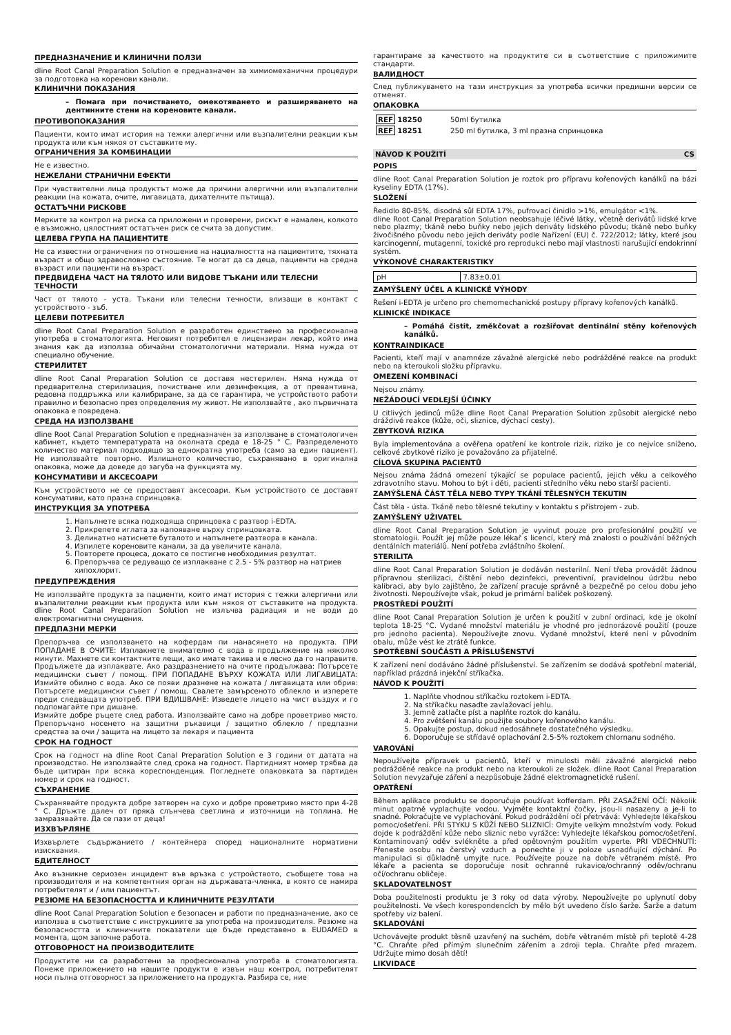ПРЕДНАЗНАЧЕНИЕ И КЛИНИЧНИ ПОЛЗИ
dline Root Canal Preparation Solution е предназначен за химиомеханични процедури за подготовка на коренови канали.
КЛИНИЧНИ ПОКАЗАНИЯ
– Помага при почистването, омекотяването и разширяването на дентинните стени на кореновите канали.
ПРОТИВОПОКАЗАНИЯ
Пациенти, които имат история на тежки алергични или възпалителни реакции към продукта или към някоя от съставките му.
ОГРАНИЧЕНИЯ ЗА КОМБИНАЦИИ
Не е известно.
НЕЖЕЛАНИ СТРАНИЧНИ ЕФЕКТИ
При чувствителни лица продуктът може да причини алергични или възпалителни реакции (на кожата, очите, лигавицата, дихателните пътища).
ОСТАТЪЧНИ РИСКОВЕ
Мерките за контрол на риска са приложени и проверени, рискът е намален, колкото е възможно, цялостният остатъчен риск се счита за допустим.
ЦЕЛЕВА ГРУПА НА ПАЦИЕНТИТЕ
Не са известни ограничения по отношение на нациалността на пациентите, тяхната възраст и общо здравословно състояние. Те могат да са деца, пациенти на средна възраст или пациенти на възраст.
ПРЕДВИДЕНА ЧАСТ НА ТЯЛОТО ИЛИ ВИДОВЕ ТЪКАНИ ИЛИ ТЕЛЕСНИ ТЕЧНОСТИ
Част от тялото - уста. Тъкани или телесни течности, влизащи в контакт с устройството - зъб.
ЦЕЛЕВИ ПОТРЕБИТЕЛ
dline Root Canal Preparation Solution е разработен единствено за професионална употреба в стоматологията. Неговият потребител е лицензиран лекар, който има знания как да използва обичайни стоматологични материали. Няма нужда от специално обучение.
СТЕРИЛИТЕТ
dline Root Canal Preparation Solution се доставя нестерилен. Няма нужда от предварителна стерилизация, почистване или дезинфекция, а от превантивна, редовна поддръжка или калибриране, за да се гарантира, че устройството работи правилно и безопасно през определения му живот. Не използвайте , ако първичната опаковка е повредена.
СРЕДА НА ИЗПОЛЗВАНЕ
dline Root Canal Preparation Solution е предназначен за използване в стоматологичен кабинет, където температурата на околната среда е 18-25 ° C. Разпределеното количество материал подходящо за еднократна употреба (само за един пациент). Не използвайте повторно. Излишното количество, съхранявано в оригинална опаковка, може да доведе до загуба на функцията му.
КОНСУМАТИВИ И АКСЕСОАРИ
Към устройството не се предоставят аксесоари. Към устройството се доставят консумативи, като празна спринцовка.
ИНСТРУКЦИЯ ЗА УПОТРЕБА
1. Напълнете всяка подходяща спринцовка с разтвор i-EDTA.
2. Прикрепете иглата за напояване върху спринцовката.
3. Деликатно натиснете буталото и напълнете разтвора в канала.
4. Изпилете кореновите канали, за да увеличите канала.
5. Повторете процеса, докато се постигне необходимия резултат.
6. Препоръчва се редуващо се изплакване с 2.5 - 5% разтвор на натриев хипохлорит.
ПРЕДУПРЕЖДЕНИЯ
Не използвайте продукта за пациенти, които имат история с тежки алергични или възпалителни реакции към продукта или към някоя от съставките на продукта. dline Root Canal Preparation Solution не излъчва радиация и не води до електромагнитни смущения.
ПРЕДПАЗНИ МЕРКИ
Препоръчва се използването на кофердам пи нанасянето на продукта. ПРИ ПОПАДАНЕ В ОЧИТЕ: Изплакнете внимателно с вода в продължение на няколко минути. Махнете си контактните лещи, ако имате такива и е лесно да го направите. Продължете да изплаквате. Ако раздразнението на очите продължава: Потърсете медицински съвет / помощ. ПРИ ПОПАДАНЕ ВЪРХУ КОЖАТА ИЛИ ЛИГАВИЦАТА: Измийте обилно с вода. Ако се появи дразнене на кожата / лигавицата или обрив: Потърсете медицински съвет / помощ. Свалете замърсеното облекло и изперете преди следващата употреб. ПРИ ВДИШВАНЕ: Изведете лицето на чист въздух и го подпомагайте при дишане.
Измийте добре ръцете след работа. Използвайте само на добре проветриво място. Препоръчано носенето на защитни ръкавици / защитно облекло / предпазни средства за очи / защита на лицето за лекаря и пациента
СРОК НА ГОДНОСТ
Срок на годност на dline Root Canal Preparation Solution е 3 години от датата на производство. Не използвайте след срока на годност. Партидният номер трябва да бъде цитиран при всяка кореспонденция. Погледнете опаковката за партиден номер и срок на годност.
СЪХРАНЕНИЕ
Съхранявайте продукта добре затворен на сухо и добре проветриво място при 4-28 ° C. Дръжте далеч от пряка слънчева светлина и източници на топлина. Не замразявайте. Да се пази от деца!
ИЗХВЪРЛЯНЕ
Изхвърлете съдържанието / контейнера според националните нормативни изисквания.
БДИТЕЛНОСТ
Ако възникне сериозен инцидент във връзка с устройството, съобщете това на производителя и на компетентния орган на държавата-членка, в която се намира потребителят и / или пациентът.
РЕЗЮМЕ НА БЕЗОПАСНОСТТА И КЛИНИЧНИТЕ РЕЗУЛТАТИ
dline Root Canal Preparation Solution е безопасен и работи по предназначение, ако се използва в съответствие с инструкциите за употреба на производителя. Резюме на безопасността и клиничните показатели ще бъде представено в EUDAMED в момента, щом започне работа.
ОТГОВОРНОСТ НА ПРОИЗВОДИТЕЛИТЕ
Продуктите ни са разработени за професионална употреба в стоматологията. Понеже приложението на нашите продукти е извън наш контрол, потребителят носи пълна отговорност за приложението на продукта. Разбира се, ние
гарантираме за качеството на продуктите си в съответствие с приложимите стандарти.
ВАЛИДНОСТ
След публикуването на тази инструкция за употреба всички предишни версии се отменят.
ОПАКОВКА
| REF 18250 | 50ml бутилка |
| REF 18251 | 250 ml бутилка, 3 ml празна спринцовка |
NÁVOD K POUŽITÍ CS
POPIS
dline Root Canal Preparation Solution je roztok pro přípravu kořenových kanálků na bázi kyseliny EDTA (17%).
SLOŽENÍ
Ředidlo 80-85%, disodná sůl EDTA 17%, pufrovací činidlo >1%, emulgátor <1%.
dline Root Canal Preparation Solution neobsahuje léčivé látky, včetně derivátů lidské krve nebo plazmy; tkáně nebo buňky nebo jejich deriváty lidského původu; tkáně nebo buňky živočišného původu nebo jejich deriváty podle Nařízení (EU) č. 722/2012; látky, které jsou karcinogenní, mutagenní, toxické pro reprodukci nebo mají vlastnosti narušující endokrinní systém.
VÝKONOVÉ CHARAKTERISTIKY
| pH | 7.83±0.01 |
ZAMÝŠLENÝ ÚČEL A KLINICKÉ VÝHODY
Řešení i-EDTA je určeno pro chemomechanické postupy přípravy kořenových kanálků.
KLINICKÉ INDIKACE
– Pomáhá čistit, změkčovat a rozšiřovat dentinální stěny kořenových kanálků.
KONTRAINDIKACE
Pacienti, kteří mají v anamnéze závažné alergické nebo podrážděné reakce na produkt nebo na kteroukoli složku přípravku.
OMEZENÍ KOMBINACÍ
Nejsou známy.
NEŽÁDOUCÍ VEDLEJŠÍ ÚČINKY
U citlivých jedinců může dline Root Canal Preparation Solution způsobit alergické nebo dráždivé reakce (kůže, oči, sliznice, dýchací cesty).
ZBYTKOVÁ RIZIKA
Byla implementována a ověřena opatření ke kontrole rizik, riziko je co nejvíce sníženo, celkové zbytkové riziko je považováno za přijatelné.
CÍLOVÁ SKUPINA PACIENTŮ
Nejsou známa žádná omezení týkající se populace pacientů, jejich věku a celkového zdravotního stavu. Mohou to být i děti, pacienti středního věku nebo starší pacienti.
ZAMÝŠLENÁ ČÁST TĚLA NEBO TYPY TKÁNÍ TĚLESNÝCH TEKUTIN
Část těla - ústa. Tkáně nebo tělesné tekutiny v kontaktu s přístrojem - zub.
ZAMÝŠLENÝ UŽIVATEL
dline Root Canal Preparation Solution je vyvinut pouze pro profesionální použití ve stomatologii. Použít jej může pouze lékař s licencí, který má znalosti o používání běžných dentálních materiálů. Není potřeba zvláštního školení.
STERILITA
dline Root Canal Preparation Solution je dodáván nesterilní. Není třeba provádět žádnou přípravnou sterilizaci, čištění nebo dezinfekci, preventivní, pravidelnou údržbu nebo kalibraci, aby bylo zajištěno, že zařízení pracuje správně a bezpečně po celou dobu jeho životnosti. Nepoužívejte však, pokud je primární balíček poškozený.
PROSTŘEDÍ POUŽITÍ
dline Root Canal Preparation Solution je určen k použití v zubní ordinaci, kde je okolní teplota 18-25 °C. Vydané množství materiálu je vhodné pro jednorázové použití (pouze pro jednoho pacienta). Nepoužívejte znovu. Vydané množství, které není v původním obalu, může vést ke ztrátě funkce.
SPOTŘEBNÍ SOUČÁSTI A PŘÍSLUŠENSTVÍ
K zařízení není dodáváno žádné příslušenství. Se zařízením se dodává spotřební materiál, například prázdná injekční stříkačka.
NÁVOD K POUŽITÍ
1. Naplňte vhodnou stříkačku roztokem i-EDTA.
2. Na stříkačku nasaďte zavlažovací jehlu.
3. Jemně zatlačte píst a naplňte roztok do kanálu.
4. Pro zvětšení kanálu použijte soubory kořenového kanálu.
5. Opakujte postup, dokud nedosáhnete dostatečného výsledku.
6. Doporučuje se střídavé oplachování 2.5-5% roztokem chlornanu sodného.
VAROVÁNÍ
Nepoužívejte přípravek u pacientů, kteří v minulosti měli závažné alergické nebo podrážděné reakce na produkt nebo na kteroukoli ze složek. dline Root Canal Preparation Solution nevyzařuje záření a nezpůsobuje žádné elektromagnetické rušení.
OPATŘENÍ
Během aplikace produktu se doporučuje používat kofferdam. PŘI ZASAŽENÍ OČÍ: Několik minut opatrně vyplachujte vodou. Vyjměte kontaktní čočky, jsou-li nasazeny a je-li to snadné. Pokračujte ve vyplachování. Pokud podráždění očí přetrvává: Vyhledejte lékařskou pomoc/ošetření. PŘI STYKU S KŮŽÍ NEBO SLIZNICÍ: Omyjte velkým množstvím vody. Pokud dojde k podráždění kůže nebo sliznic nebo vyrážce: Vyhledejte lékařskou pomoc/ošetření. Kontaminovaný oděv svlékněte a před opětovným použitím vyperte. PŘI VDECHNUTÍ: Přeneste osobu na čerstvý vzduch a ponechte ji v poloze usnadňující dýchání. Po manipulaci si důkladně umyjte ruce. Používejte pouze na dobře větraném místě. Pro lékaře a pacienta se doporučuje nosit ochranné rukavice/ochranný oděv/ochranu očí/ochranu obličeje.
SKLADOVATELNOST
Doba použitelnosti produktu je 3 roky od data výroby. Nepoužívejte po uplynutí doby použitelnosti. Ve všech korespondencích by mělo být uvedeno číslo šarže. Šarže a datum spotřeby viz balení.
SKLADOVÁNÍ
Uchovávejte produkt těsně uzavřený na suchém, dobře větraném místě při teplotě 4-28 °C. Chraňte před přímým slunečním zářením a zdroji tepla. Chraňte před mrazem. Udržujte mimo dosah dětí!
LIKVIDACE